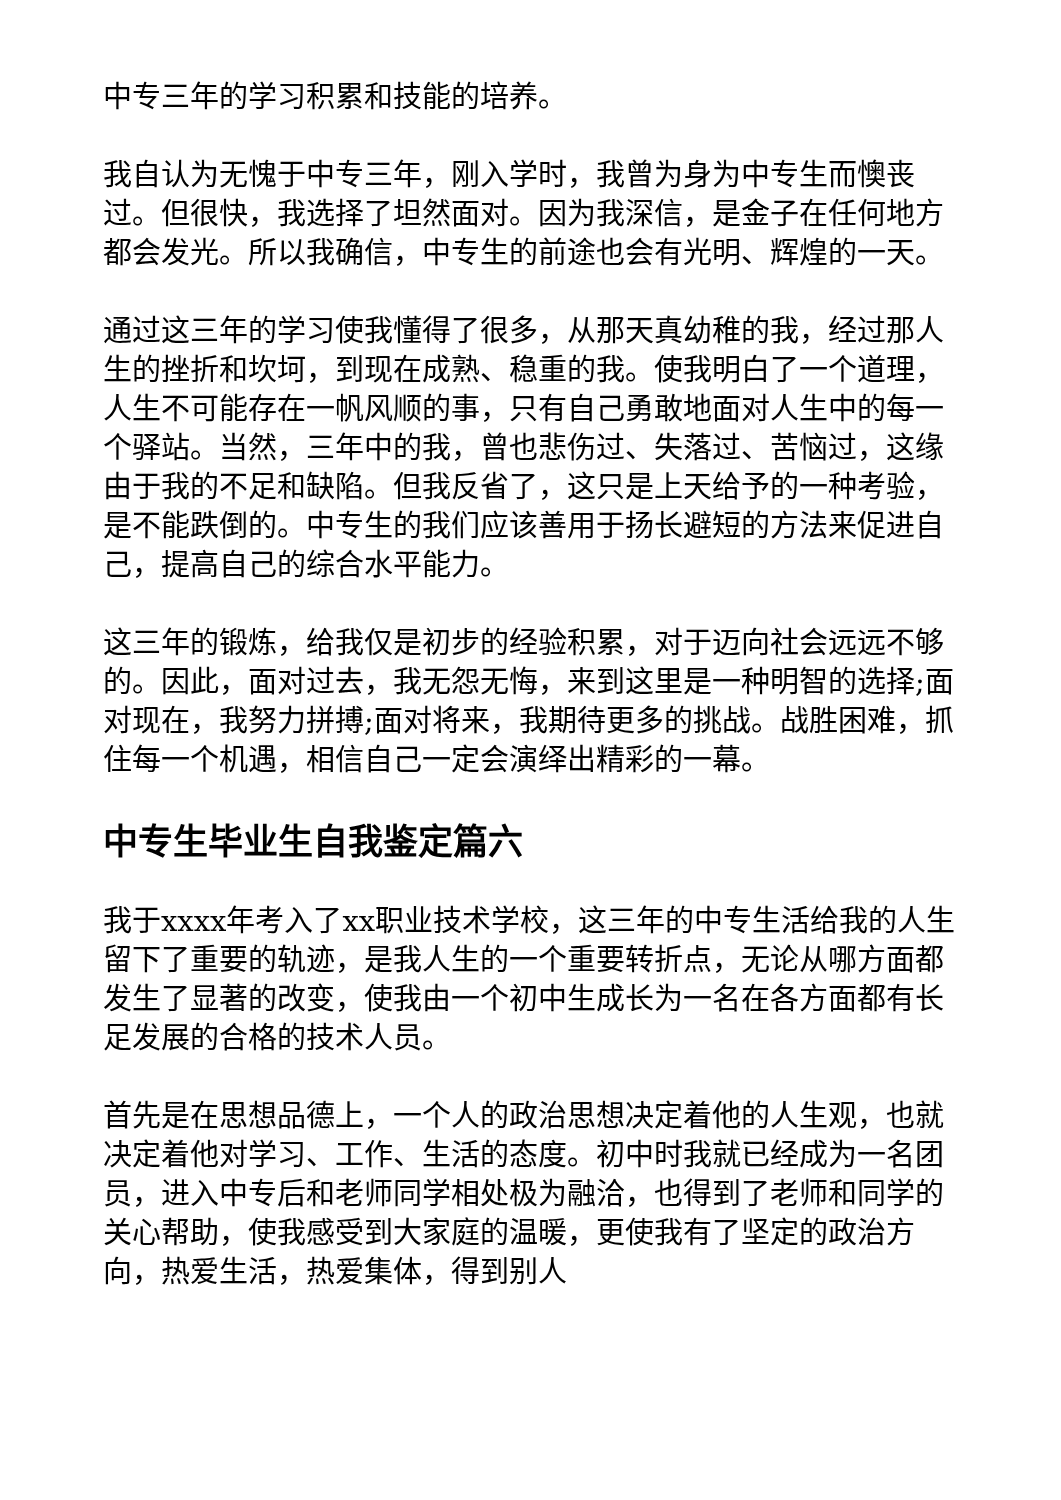中专三年的学习积累和技能的培养。
我自认为无愧于中专三年，刚入学时，我曾为身为中专生而懊丧过。但很快，我选择了坦然面对。因为我深信，是金子在任何地方都会发光。所以我确信，中专生的前途也会有光明、辉煌的一天。
通过这三年的学习使我懂得了很多，从那天真幼稚的我，经过那人生的挫折和坎坷，到现在成熟、稳重的我。使我明白了一个道理，人生不可能存在一帆风顺的事，只有自己勇敢地面对人生中的每一个驿站。当然，三年中的我，曾也悲伤过、失落过、苦恼过，这缘由于我的不足和缺陷。但我反省了，这只是上天给予的一种考验，是不能跌倒的。中专生的我们应该善用于扬长避短的方法来促进自己，提高自己的综合水平能力。
这三年的锻炼，给我仅是初步的经验积累，对于迈向社会远远不够的。因此，面对过去，我无怨无悔，来到这里是一种明智的选择;面对现在，我努力拼搏;面对将来，我期待更多的挑战。战胜困难，抓住每一个机遇，相信自己一定会演绎出精彩的一幕。
中专生毕业生自我鉴定篇六
我于xxxx年考入了xx职业技术学校，这三年的中专生活给我的人生留下了重要的轨迹，是我人生的一个重要转折点，无论从哪方面都发生了显著的改变，使我由一个初中生成长为一名在各方面都有长足发展的合格的技术人员。
首先是在思想品德上，一个人的政治思想决定着他的人生观，也就决定着他对学习、工作、生活的态度。初中时我就已经成为一名团员，进入中专后和老师同学相处极为融洽，也得到了老师和同学的关心帮助，使我感受到大家庭的温暖，更使我有了坚定的政治方向，热爱生活，热爱集体，得到别人